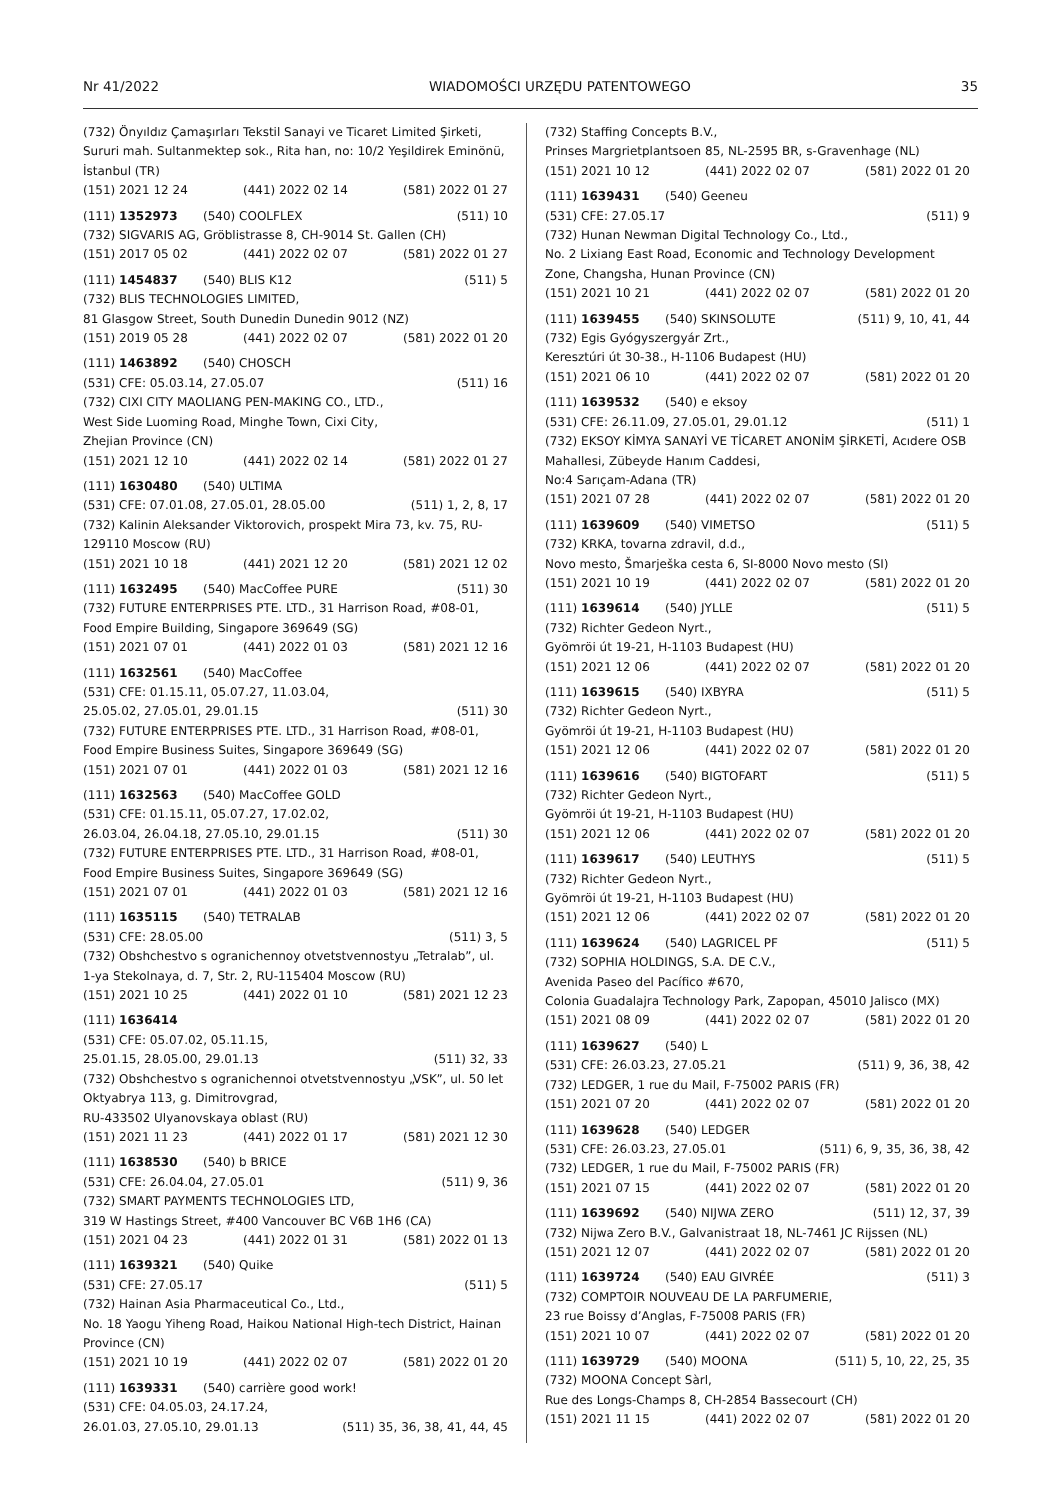Nr 41/2022 WIADOMOŚCI URZĘDU PATENTOWEGO 35
(732) Önyıldız Çamaşırları Tekstil Sanayi ve Ticaret Limited Şirketi, Sururi mah. Sultanmektep sok., Rita han, no: 10/2 Yeşildirek Eminönü, İstanbul (TR)
(151) 2021 12 24 (441) 2022 02 14 (581) 2022 01 27
(111) 1352973 (540) COOLFLEX (511) 10
(732) SIGVARIS AG, Gröblistrasse 8, CH-9014 St. Gallen (CH)
(151) 2017 05 02 (441) 2022 02 07 (581) 2022 01 27
(111) 1454837 (540) BLIS K12 (511) 5
(732) BLIS TECHNOLOGIES LIMITED,
81 Glasgow Street, South Dunedin Dunedin 9012 (NZ)
(151) 2019 05 28 (441) 2022 02 07 (581) 2022 01 20
(111) 1463892 (540) CHOSCH
(531) CFE: 05.03.14, 27.05.07 (511) 16
(732) CIXI CITY MAOLIANG PEN-MAKING CO., LTD.,
West Side Luoming Road, Minghe Town, Cixi City,
Zhejian Province (CN)
(151) 2021 12 10 (441) 2022 02 14 (581) 2022 01 27
(111) 1630480 (540) ULTIMA
(531) CFE: 07.01.08, 27.05.01, 28.05.00 (511) 1, 2, 8, 17
(732) Kalinin Aleksander Viktorovich, prospekt Mira 73, kv. 75, RU-129110 Moscow (RU)
(151) 2021 10 18 (441) 2021 12 20 (581) 2021 12 02
(111) 1632495 (540) MacCoffee PURE (511) 30
(732) FUTURE ENTERPRISES PTE. LTD., 31 Harrison Road, #08-01, Food Empire Building, Singapore 369649 (SG)
(151) 2021 07 01 (441) 2022 01 03 (581) 2021 12 16
(111) 1632561 (540) MacCoffee
(531) CFE: 01.15.11, 05.07.27, 11.03.04,
25.05.02, 27.05.01, 29.01.15 (511) 30
(732) FUTURE ENTERPRISES PTE. LTD., 31 Harrison Road, #08-01, Food Empire Business Suites, Singapore 369649 (SG)
(151) 2021 07 01 (441) 2022 01 03 (581) 2021 12 16
(111) 1632563 (540) MacCoffee GOLD
(531) CFE: 01.15.11, 05.07.27, 17.02.02,
26.03.04, 26.04.18, 27.05.10, 29.01.15 (511) 30
(732) FUTURE ENTERPRISES PTE. LTD., 31 Harrison Road, #08-01, Food Empire Business Suites, Singapore 369649 (SG)
(151) 2021 07 01 (441) 2022 01 03 (581) 2021 12 16
(111) 1635115 (540) TETRALAB
(531) CFE: 28.05.00 (511) 3, 5
(732) Obshchestvo s ogranichennoy otvetstvennostyu „Tetralab”, ul. 1-ya Stekolnaya, d. 7, Str. 2, RU-115404 Moscow (RU)
(151) 2021 10 25 (441) 2022 01 10 (581) 2021 12 23
(111) 1636414
(531) CFE: 05.07.02, 05.11.15,
25.01.15, 28.05.00, 29.01.13 (511) 32, 33
(732) Obshchestvo s ogranichennoi otvetstvennostyu „VSK”, ul. 50 let Oktyabrya 113, g. Dimitrovgrad,
RU-433502 Ulyanovskaya oblast (RU)
(151) 2021 11 23 (441) 2022 01 17 (581) 2021 12 30
(111) 1638530 (540) b BRICE
(531) CFE: 26.04.04, 27.05.01 (511) 9, 36
(732) SMART PAYMENTS TECHNOLOGIES LTD,
319 W Hastings Street, #400 Vancouver BC V6B 1H6 (CA)
(151) 2021 04 23 (441) 2022 01 31 (581) 2022 01 13
(111) 1639321 (540) Quike
(531) CFE: 27.05.17 (511) 5
(732) Hainan Asia Pharmaceutical Co., Ltd.,
No. 18 Yaogu Yiheng Road, Haikou National High-tech District, Hainan Province (CN)
(151) 2021 10 19 (441) 2022 02 07 (581) 2022 01 20
(111) 1639331 (540) carrière good work!
(531) CFE: 04.05.03, 24.17.24,
26.01.03, 27.05.10, 29.01.13 (511) 35, 36, 38, 41, 44, 45
(732) Staffing Concepts B.V.,
Prinses Margrietplantsoen 85, NL-2595 BR, s-Gravenhage (NL)
(151) 2021 10 12 (441) 2022 02 07 (581) 2022 01 20
(111) 1639431 (540) Geeneu
(531) CFE: 27.05.17 (511) 9
(732) Hunan Newman Digital Technology Co., Ltd.,
No. 2 Lixiang East Road, Economic and Technology Development Zone, Changsha, Hunan Province (CN)
(151) 2021 10 21 (441) 2022 02 07 (581) 2022 01 20
(111) 1639455 (540) SKINSOLUTE (511) 9, 10, 41, 44
(732) Egis Gyógyszergyár Zrt.,
Keresztúri út 30-38., H-1106 Budapest (HU)
(151) 2021 06 10 (441) 2022 02 07 (581) 2022 01 20
(111) 1639532 (540) e eksoy
(531) CFE: 26.11.09, 27.05.01, 29.01.12 (511) 1
(732) EKSOY KİMYA SANAYİ VE TİCARET ANONİM ŞİRKETİ, Acıdere OSB Mahallesi, Zübeyde Hanım Caddesi,
No:4 Sarıçam-Adana (TR)
(151) 2021 07 28 (441) 2022 02 07 (581) 2022 01 20
(111) 1639609 (540) VIMETSO (511) 5
(732) KRKA, tovarna zdravil, d.d.,
Novo mesto, Šmarješka cesta 6, SI-8000 Novo mesto (SI)
(151) 2021 10 19 (441) 2022 02 07 (581) 2022 01 20
(111) 1639614 (540) JYLLE (511) 5
(732) Richter Gedeon Nyrt.,
Gyömröi út 19-21, H-1103 Budapest (HU)
(151) 2021 12 06 (441) 2022 02 07 (581) 2022 01 20
(111) 1639615 (540) IXBYRA (511) 5
(732) Richter Gedeon Nyrt.,
Gyömröi út 19-21, H-1103 Budapest (HU)
(151) 2021 12 06 (441) 2022 02 07 (581) 2022 01 20
(111) 1639616 (540) BIGTOFART (511) 5
(732) Richter Gedeon Nyrt.,
Gyömröi út 19-21, H-1103 Budapest (HU)
(151) 2021 12 06 (441) 2022 02 07 (581) 2022 01 20
(111) 1639617 (540) LEUTHYS (511) 5
(732) Richter Gedeon Nyrt.,
Gyömröi út 19-21, H-1103 Budapest (HU)
(151) 2021 12 06 (441) 2022 02 07 (581) 2022 01 20
(111) 1639624 (540) LAGRICEL PF (511) 5
(732) SOPHIA HOLDINGS, S.A. DE C.V.,
Avenida Paseo del Pacífico #670,
Colonia Guadalajra Technology Park, Zapopan, 45010 Jalisco (MX)
(151) 2021 08 09 (441) 2022 02 07 (581) 2022 01 20
(111) 1639627 (540) L
(531) CFE: 26.03.23, 27.05.21 (511) 9, 36, 38, 42
(732) LEDGER, 1 rue du Mail, F-75002 PARIS (FR)
(151) 2021 07 20 (441) 2022 02 07 (581) 2022 01 20
(111) 1639628 (540) LEDGER
(531) CFE: 26.03.23, 27.05.01 (511) 6, 9, 35, 36, 38, 42
(732) LEDGER, 1 rue du Mail, F-75002 PARIS (FR)
(151) 2021 07 15 (441) 2022 02 07 (581) 2022 01 20
(111) 1639692 (540) NIJWA ZERO (511) 12, 37, 39
(732) Nijwa Zero B.V., Galvanistraat 18, NL-7461 JC Rijssen (NL)
(151) 2021 12 07 (441) 2022 02 07 (581) 2022 01 20
(111) 1639724 (540) EAU GIVRÉE (511) 3
(732) COMPTOIR NOUVEAU DE LA PARFUMERIE,
23 rue Boissy d’Anglas, F-75008 PARIS (FR)
(151) 2021 10 07 (441) 2022 02 07 (581) 2022 01 20
(111) 1639729 (540) MOONA (511) 5, 10, 22, 25, 35
(732) MOONA Concept Sàrl,
Rue des Longs-Champs 8, CH-2854 Bassecourt (CH)
(151) 2021 11 15 (441) 2022 02 07 (581) 2022 01 20